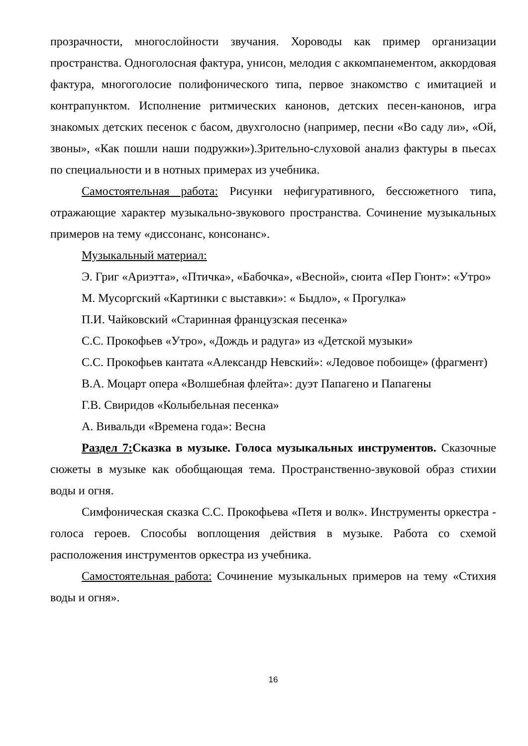прозрачности, многослойности звучания. Хороводы как пример организации пространства. Одноголосная фактура, унисон, мелодия с аккомпанементом, аккордовая фактура, многоголосие полифонического типа, первое знакомство с имитацией и контрапунктом. Исполнение ритмических канонов, детских песен-канонов, игра знакомых детских песенок с басом, двухголосно (например, песни «Во саду ли», «Ой, звоны», «Как пошли наши подружки»).Зрительно-слуховой анализ фактуры в пьесах по специальности и в нотных примерах из учебника.
Самостоятельная работа: Рисунки нефигуративного, бессюжетного типа, отражающие характер музыкально-звукового пространства. Сочинение музыкальных примеров на тему «диссонанс, консонанс».
Музыкальный материал:
Э. Григ «Ариэтта», «Птичка», «Бабочка», «Весной», сюита «Пер Гюнт»: «Утро»
М. Мусоргский «Картинки с выставки»: « Быдло», « Прогулка»
П.И. Чайковский «Старинная французская песенка»
С.С. Прокофьев «Утро», «Дождь и радуга» из «Детской музыки»
С.С. Прокофьев кантата «Александр Невский»: «Ледовое побоище» (фрагмент)
В.А. Моцарт опера «Волшебная флейта»: дуэт Папагено и Папагены
Г.В. Свиридов «Колыбельная песенка»
А. Вивальди «Времена года»: Весна
Раздел 7: Сказка в музыке. Голоса музыкальных инструментов. Сказочные сюжеты в музыке как обобщающая тема. Пространственно-звуковой образ стихии воды и огня.
Симфоническая сказка С.С. Прокофьева «Петя и волк». Инструменты оркестра - голоса героев. Способы воплощения действия в музыке. Работа со схемой расположения инструментов оркестра из учебника.
Самостоятельная работа: Сочинение музыкальных примеров на тему «Стихия воды и огня».
16